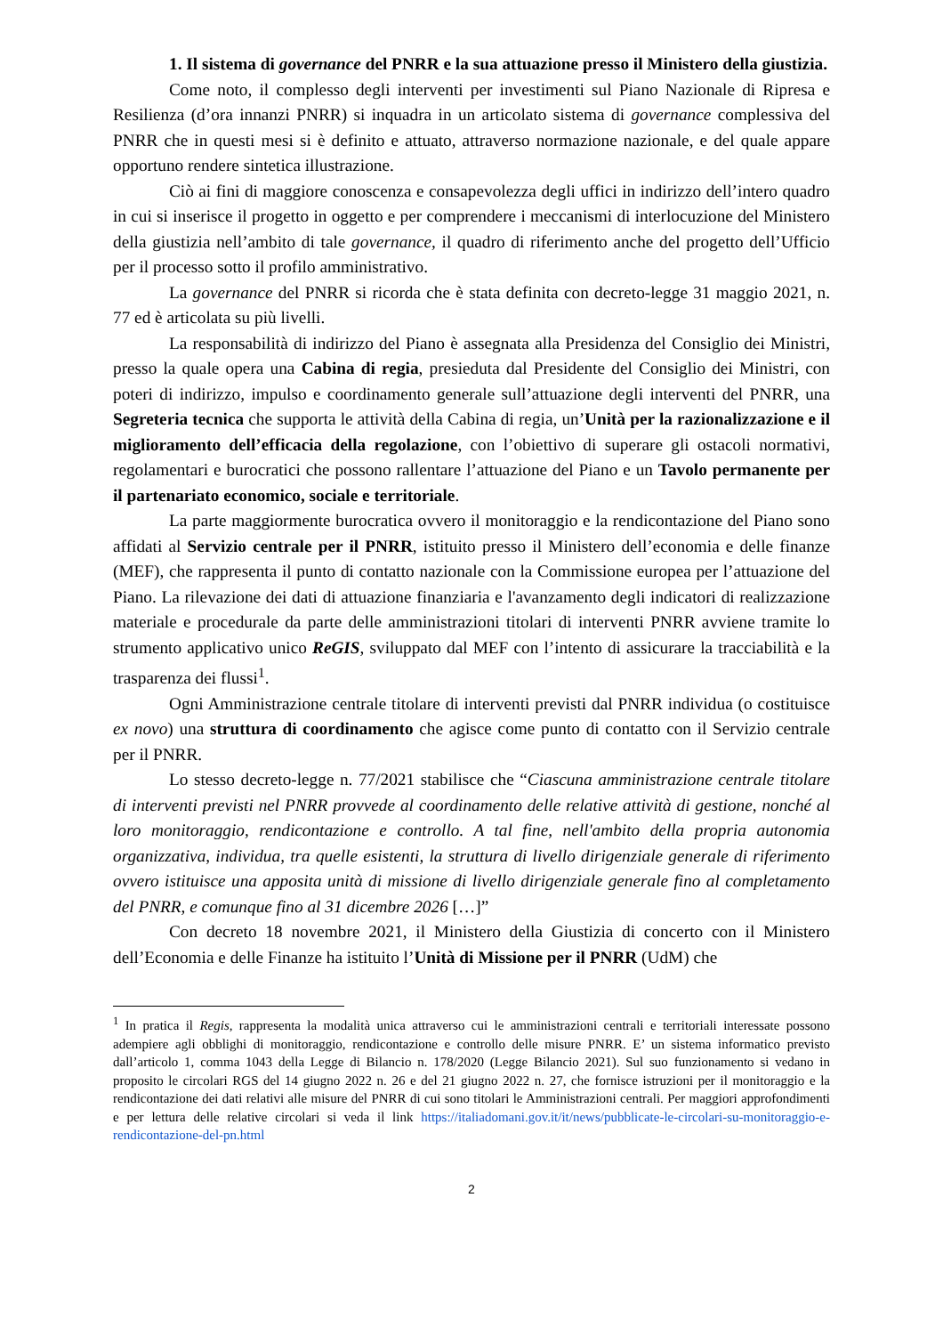1. Il sistema di governance del PNRR e la sua attuazione presso il Ministero della giustizia.
Come noto, il complesso degli interventi per investimenti sul Piano Nazionale di Ripresa e Resilienza (d’ora innanzi PNRR) si inquadra in un articolato sistema di governance complessiva del PNRR che in questi mesi si è definito e attuato, attraverso normazione nazionale, e del quale appare opportuno rendere sintetica illustrazione.
Ciò ai fini di maggiore conoscenza e consapevolezza degli uffici in indirizzo dell’intero quadro in cui si inserisce il progetto in oggetto e per comprendere i meccanismi di interlocuzione del Ministero della giustizia nell’ambito di tale governance, il quadro di riferimento anche del progetto dell’Ufficio per il processo sotto il profilo amministrativo.
La governance del PNRR si ricorda che è stata definita con decreto-legge 31 maggio 2021, n. 77 ed è articolata su più livelli.
La responsabilità di indirizzo del Piano è assegnata alla Presidenza del Consiglio dei Ministri, presso la quale opera una Cabina di regia, presieduta dal Presidente del Consiglio dei Ministri, con poteri di indirizzo, impulso e coordinamento generale sull’attuazione degli interventi del PNRR, una Segreteria tecnica che supporta le attività della Cabina di regia, un’Unità per la razionalizzazione e il miglioramento dell’efficacia della regolazione, con l’obiettivo di superare gli ostacoli normativi, regolamentari e burocratici che possono rallentare l’attuazione del Piano e un Tavolo permanente per il partenariato economico, sociale e territoriale.
La parte maggiormente burocratica ovvero il monitoraggio e la rendicontazione del Piano sono affidati al Servizio centrale per il PNRR, istituito presso il Ministero dell’economia e delle finanze (MEF), che rappresenta il punto di contatto nazionale con la Commissione europea per l’attuazione del Piano. La rilevazione dei dati di attuazione finanziaria e l'avanzamento degli indicatori di realizzazione materiale e procedurale da parte delle amministrazioni titolari di interventi PNRR avviene tramite lo strumento applicativo unico ReGIS, sviluppato dal MEF con l’intento di assicurare la tracciabilità e la trasparenza dei flussi<sup>1</sup>.
Ogni Amministrazione centrale titolare di interventi previsti dal PNRR individua (o costituisce ex novo) una struttura di coordinamento che agisce come punto di contatto con il Servizio centrale per il PNRR.
Lo stesso decreto-legge n. 77/2021 stabilisce che “Ciascuna amministrazione centrale titolare di interventi previsti nel PNRR provvede al coordinamento delle relative attività di gestione, nonché al loro monitoraggio, rendicontazione e controllo. A tal fine, nell'ambito della propria autonomia organizzativa, individua, tra quelle esistenti, la struttura di livello dirigenziale generale di riferimento ovvero istituisce una apposita unità di missione di livello dirigenziale generale fino al completamento del PNRR, e comunque fino al 31 dicembre 2026 […]”
Con decreto 18 novembre 2021, il Ministero della Giustizia di concerto con il Ministero dell’Economia e delle Finanze ha istituito l’Unità di Missione per il PNRR (UdM) che
<sup>1</sup> In pratica il Regis, rappresenta la modalità unica attraverso cui le amministrazioni centrali e territoriali interessate possono adempiere agli obblighi di monitoraggio, rendicontazione e controllo delle misure PNRR. E’ un sistema informatico previsto dall’articolo 1, comma 1043 della Legge di Bilancio n. 178/2020 (Legge Bilancio 2021). Sul suo funzionamento si vedano in proposito le circolari RGS del 14 giugno 2022 n. 26 e del 21 giugno 2022 n. 27, che fornisce istruzioni per il monitoraggio e la rendicontazione dei dati relativi alle misure del PNRR di cui sono titolari le Amministrazioni centrali. Per maggiori approfondimenti e per lettura delle relative circolari si veda il link https://italiadomani.gov.it/it/news/pubblicate-le-circolari-su-monitoraggio-e-rendicontazione-del-pn.html
2